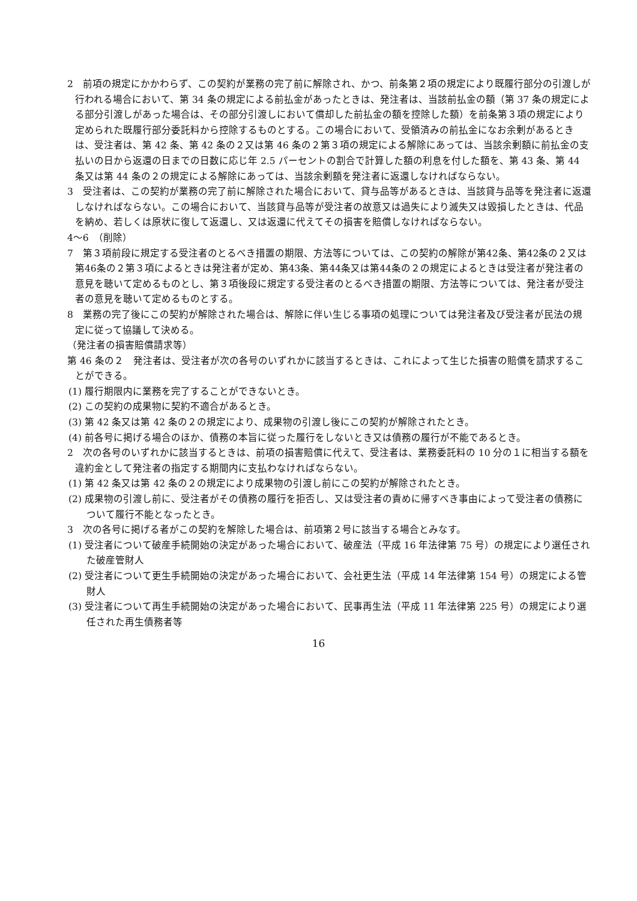2　前項の規定にかかわらず、この契約が業務の完了前に解除され、かつ、前条第２項の規定により既履行部分の引渡しが行われる場合において、第 34 条の規定による前払金があったときは、発注者は、当該前払金の額（第 37 条の規定による部分引渡しがあった場合は、その部分引渡しにおいて償却した前払金の額を控除した額）を前条第３項の規定により定められた既履行部分委託料から控除するものとする。この場合において、受領済みの前払金になお余剰があるときは、受注者は、第 42 条、第 42 条の２又は第 46 条の２第３項の規定による解除にあっては、当該余剰額に前払金の支払いの日から返還の日までの日数に応じ年 2.5 パーセントの割合で計算した額の利息を付した額を、第 43 条、第 44 条又は第 44 条の２の規定による解除にあっては、当該余剰額を発注者に返還しなければならない。
3　受注者は、この契約が業務の完了前に解除された場合において、貸与品等があるときは、当該貸与品等を発注者に返還しなければならない。この場合において、当該貸与品等が受注者の故意又は過失により滅失又は毀損したときは、代品を納め、若しくは原状に復して返還し、又は返還に代えてその損害を賠償しなければならない。
4～6　（削除）
7　第３項前段に規定する受注者のとるべき措置の期限、方法等については、この契約の解除が第42条、第42条の２又は第46条の２第３項によるときは発注者が定め、第43条、第44条又は第44条の２の規定によるときは受注者が発注者の意見を聴いて定めるものとし、第３項後段に規定する受注者のとるべき措置の期限、方法等については、発注者が受注者の意見を聴いて定めるものとする。
8　業務の完了後にこの契約が解除された場合は、解除に伴い生じる事項の処理については発注者及び受注者が民法の規定に従って協議して決める。
（発注者の損害賠償請求等）
第 46 条の２　発注者は、受注者が次の各号のいずれかに該当するときは、これによって生じた損害の賠償を請求することができる。
(1) 履行期限内に業務を完了することができないとき。
(2) この契約の成果物に契約不適合があるとき。
(3) 第 42 条又は第 42 条の２の規定により、成果物の引渡し後にこの契約が解除されたとき。
(4) 前各号に掲げる場合のほか、債務の本旨に従った履行をしないとき又は債務の履行が不能であるとき。
2　次の各号のいずれかに該当するときは、前項の損害賠償に代えて、受注者は、業務委託料の 10 分の１に相当する額を違約金として発注者の指定する期間内に支払わなければならない。
(1) 第 42 条又は第 42 条の２の規定により成果物の引渡し前にこの契約が解除されたとき。
(2) 成果物の引渡し前に、受注者がその債務の履行を拒否し、又は受注者の責めに帰すべき事由によって受注者の債務について履行不能となったとき。
3　次の各号に掲げる者がこの契約を解除した場合は、前項第２号に該当する場合とみなす。
(1) 受注者について破産手続開始の決定があった場合において、破産法（平成 16 年法律第 75 号）の規定により選任された破産管財人
(2) 受注者について更生手続開始の決定があった場合において、会社更生法（平成 14 年法律第 154 号）の規定による管財人
(3) 受注者について再生手続開始の決定があった場合において、民事再生法（平成 11 年法律第 225 号）の規定により選任された再生債務者等
16